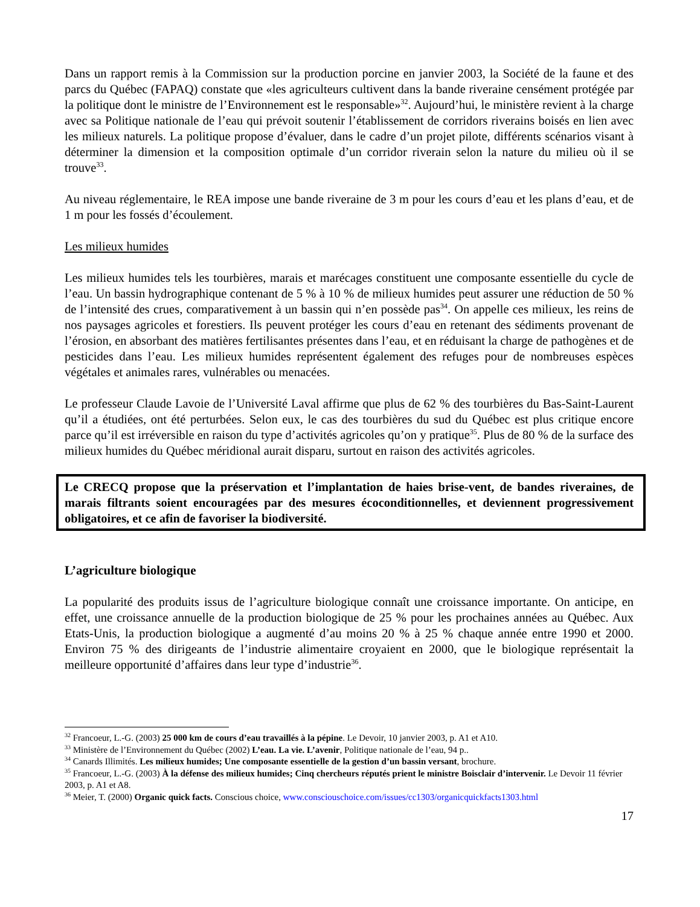Dans un rapport remis à la Commission sur la production porcine en janvier 2003, la Société de la faune et des parcs du Québec (FAPAQ) constate que «les agriculteurs cultivent dans la bande riveraine censément protégée par la politique dont le ministre de l’Environnement est le responsable»<sup>32</sup>. Aujourd’hui, le ministère revient à la charge avec sa Politique nationale de l’eau qui prévoit soutenir l’établissement de corridors riverains boisés en lien avec les milieux naturels. La politique propose d’évaluer, dans le cadre d’un projet pilote, différents scénarios visant à déterminer la dimension et la composition optimale d’un corridor riverain selon la nature du milieu où il se trouve<sup>33</sup>.
Au niveau réglementaire, le REA impose une bande riveraine de 3 m pour les cours d’eau et les plans d’eau, et de 1 m pour les fossés d’écoulement.
Les milieux humides
Les milieux humides tels les tourbières, marais et marécages constituent une composante essentielle du cycle de l’eau. Un bassin hydrographique contenant de 5 % à 10 % de milieux humides peut assurer une réduction de 50 % de l’intensité des crues, comparativement à un bassin qui n’en possède pas<sup>34</sup>. On appelle ces milieux, les reins de nos paysages agricoles et forestiers. Ils peuvent protéger les cours d’eau en retenant des sédiments provenant de l’érosion, en absorbant des matières fertilisantes présentes dans l’eau, et en réduisant la charge de pathogènes et de pesticides dans l’eau. Les milieux humides représentent également des refuges pour de nombreuses espèces végétales et animales rares, vulnérables ou menacées.
Le professeur Claude Lavoie de l’Université Laval affirme que plus de 62 % des tourbières du Bas-Saint-Laurent qu’il a étudiées, ont été perturbées. Selon eux, le cas des tourbières du sud du Québec est plus critique encore parce qu’il est irréversible en raison du type d’activités agricoles qu’on y pratique<sup>35</sup>. Plus de 80 % de la surface des milieux humides du Québec méridional aurait disparu, surtout en raison des activités agricoles.
Le CRECQ propose que la préservation et l’implantation de haies brise-vent, de bandes riveraines, de marais filtrants soient encouragées par des mesures écoconditionnelles, et deviennent progressivement obligatoires, et ce afin de favoriser la biodiversité.
L’agriculture biologique
La popularité des produits issus de l’agriculture biologique connaît une croissance importante. On anticipe, en effet, une croissance annuelle de la production biologique de 25 % pour les prochaines années au Québec. Aux Etats-Unis, la production biologique a augmenté d’au moins 20 % à 25 % chaque année entre 1990 et 2000. Environ 75 % des dirigeants de l’industrie alimentaire croyaient en 2000, que le biologique représentait la meilleure opportunité d’affaires dans leur type d’industrie<sup>36</sup>.
<sup>32</sup> Francoeur, L.-G. (2003) 25 000 km de cours d’eau travaillés à la pépine. Le Devoir, 10 janvier 2003, p. A1 et A10.
<sup>33</sup> Ministère de l’Environnement du Québec (2002) L’eau. La vie. L’avenir, Politique nationale de l’eau, 94 p..
<sup>34</sup> Canards Illimités. Les milieux humides; Une composante essentielle de la gestion d’un bassin versant, brochure.
<sup>35</sup> Francoeur, L.-G. (2003) À la défense des milieux humides; Cinq chercheurs réputés prient le ministre Boisclair d’intervenir. Le Devoir 11 février 2003, p. A1 et A8.
<sup>36</sup> Meier, T. (2000) Organic quick facts. Conscious choice, www.consciouschoice.com/issues/cc1303/organicquickfacts1303.html
17